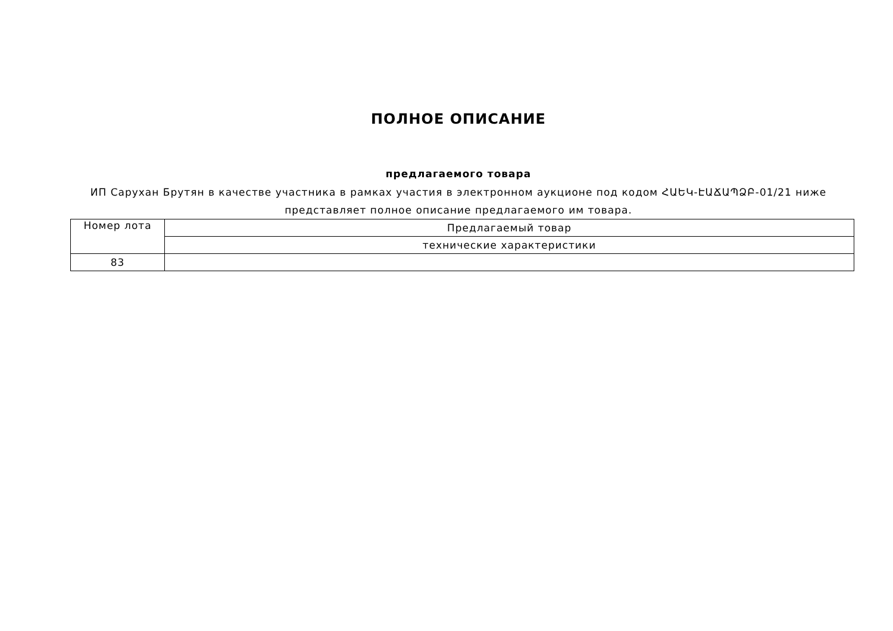ПОЛНОЕ ОПИСАНИЕ
предлагаемого товара
ИП Сарухан Брутян в качестве участника в рамках участия в электронном аукционе под кодом ՀԱԵԿ-ԷԱՃԱՊՁԲ-01/21 ниже представляет полное описание предлагаемого им товара.
| Номер лота | Предлагаемый товар |
| | технические характеристики |
| 83 | |